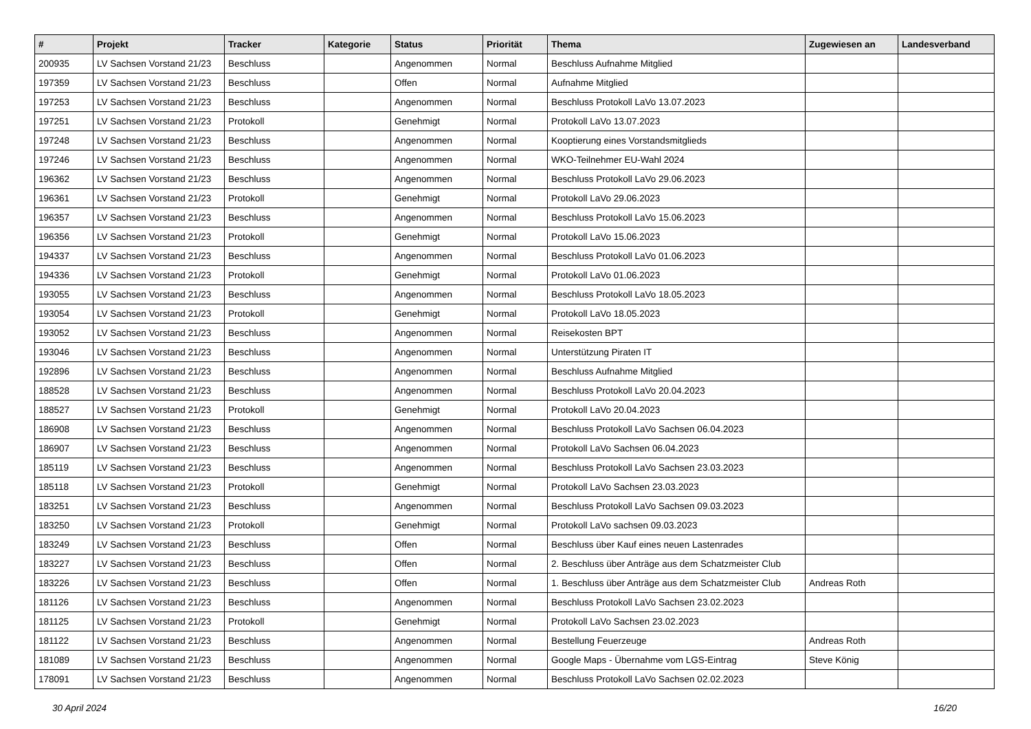| # | Projekt | Tracker | Kategorie | Status | Priorität | Thema | Zugewiesen an | Landesverband |
| --- | --- | --- | --- | --- | --- | --- | --- | --- |
| 200935 | LV Sachsen Vorstand 21/23 | Beschluss | | Angenommen | Normal | Beschluss Aufnahme Mitglied | | |
| 197359 | LV Sachsen Vorstand 21/23 | Beschluss | | Offen | Normal | Aufnahme Mitglied | | |
| 197253 | LV Sachsen Vorstand 21/23 | Beschluss | | Angenommen | Normal | Beschluss Protokoll LaVo 13.07.2023 | | |
| 197251 | LV Sachsen Vorstand 21/23 | Protokoll | | Genehmigt | Normal | Protokoll LaVo 13.07.2023 | | |
| 197248 | LV Sachsen Vorstand 21/23 | Beschluss | | Angenommen | Normal | Kooptierung eines Vorstandsmitglieds | | |
| 197246 | LV Sachsen Vorstand 21/23 | Beschluss | | Angenommen | Normal | WKO-Teilnehmer EU-Wahl 2024 | | |
| 196362 | LV Sachsen Vorstand 21/23 | Beschluss | | Angenommen | Normal | Beschluss Protokoll LaVo 29.06.2023 | | |
| 196361 | LV Sachsen Vorstand 21/23 | Protokoll | | Genehmigt | Normal | Protokoll LaVo 29.06.2023 | | |
| 196357 | LV Sachsen Vorstand 21/23 | Beschluss | | Angenommen | Normal | Beschluss Protokoll LaVo 15.06.2023 | | |
| 196356 | LV Sachsen Vorstand 21/23 | Protokoll | | Genehmigt | Normal | Protokoll LaVo 15.06.2023 | | |
| 194337 | LV Sachsen Vorstand 21/23 | Beschluss | | Angenommen | Normal | Beschluss Protokoll LaVo 01.06.2023 | | |
| 194336 | LV Sachsen Vorstand 21/23 | Protokoll | | Genehmigt | Normal | Protokoll LaVo 01.06.2023 | | |
| 193055 | LV Sachsen Vorstand 21/23 | Beschluss | | Angenommen | Normal | Beschluss Protokoll LaVo 18.05.2023 | | |
| 193054 | LV Sachsen Vorstand 21/23 | Protokoll | | Genehmigt | Normal | Protokoll LaVo 18.05.2023 | | |
| 193052 | LV Sachsen Vorstand 21/23 | Beschluss | | Angenommen | Normal | Reisekosten BPT | | |
| 193046 | LV Sachsen Vorstand 21/23 | Beschluss | | Angenommen | Normal | Unterstützung Piraten IT | | |
| 192896 | LV Sachsen Vorstand 21/23 | Beschluss | | Angenommen | Normal | Beschluss Aufnahme Mitglied | | |
| 188528 | LV Sachsen Vorstand 21/23 | Beschluss | | Angenommen | Normal | Beschluss Protokoll LaVo 20.04.2023 | | |
| 188527 | LV Sachsen Vorstand 21/23 | Protokoll | | Genehmigt | Normal | Protokoll LaVo 20.04.2023 | | |
| 186908 | LV Sachsen Vorstand 21/23 | Beschluss | | Angenommen | Normal | Beschluss Protokoll LaVo Sachsen 06.04.2023 | | |
| 186907 | LV Sachsen Vorstand 21/23 | Beschluss | | Angenommen | Normal | Protokoll LaVo Sachsen 06.04.2023 | | |
| 185119 | LV Sachsen Vorstand 21/23 | Beschluss | | Angenommen | Normal | Beschluss Protokoll LaVo Sachsen 23.03.2023 | | |
| 185118 | LV Sachsen Vorstand 21/23 | Protokoll | | Genehmigt | Normal | Protokoll LaVo Sachsen 23.03.2023 | | |
| 183251 | LV Sachsen Vorstand 21/23 | Beschluss | | Angenommen | Normal | Beschluss Protokoll LaVo Sachsen 09.03.2023 | | |
| 183250 | LV Sachsen Vorstand 21/23 | Protokoll | | Genehmigt | Normal | Protokoll LaVo sachsen 09.03.2023 | | |
| 183249 | LV Sachsen Vorstand 21/23 | Beschluss | | Offen | Normal | Beschluss über Kauf eines neuen Lastenrades | | |
| 183227 | LV Sachsen Vorstand 21/23 | Beschluss | | Offen | Normal | 2. Beschluss über Anträge aus dem Schatzmeister Club | | |
| 183226 | LV Sachsen Vorstand 21/23 | Beschluss | | Offen | Normal | 1. Beschluss über Anträge aus dem Schatzmeister Club | Andreas Roth | |
| 181126 | LV Sachsen Vorstand 21/23 | Beschluss | | Angenommen | Normal | Beschluss Protokoll LaVo Sachsen 23.02.2023 | | |
| 181125 | LV Sachsen Vorstand 21/23 | Protokoll | | Genehmigt | Normal | Protokoll LaVo Sachsen 23.02.2023 | | |
| 181122 | LV Sachsen Vorstand 21/23 | Beschluss | | Angenommen | Normal | Bestellung Feuerzeuge | Andreas Roth | |
| 181089 | LV Sachsen Vorstand 21/23 | Beschluss | | Angenommen | Normal | Google Maps - Übernahme vom LGS-Eintrag | Steve König | |
| 178091 | LV Sachsen Vorstand 21/23 | Beschluss | | Angenommen | Normal | Beschluss Protokoll LaVo Sachsen 02.02.2023 | | |
30 April 2024 16/20